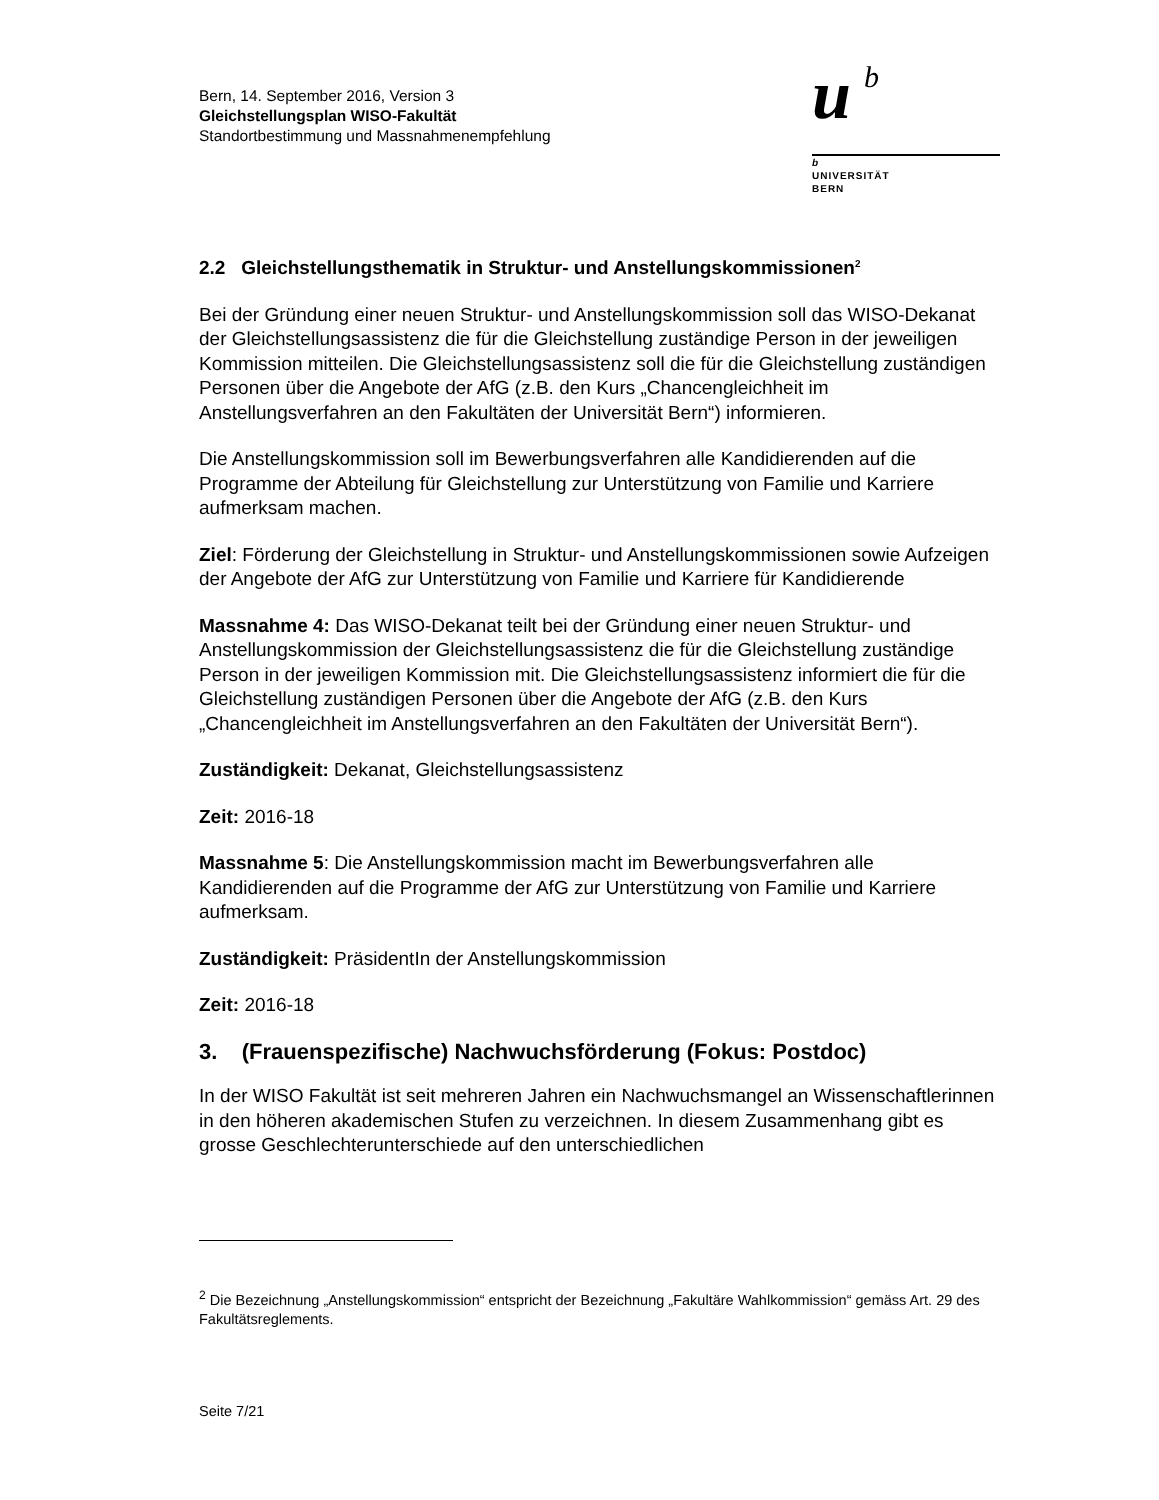Bern, 14. September 2016, Version 3
Gleichstellungsplan WISO-Fakultät
Standortbestimmung und Massnahmenempfehlung
u
b
b
UNIVERSITÄT
BERN
2.2 Gleichstellungsthematik in Struktur- und Anstellungskommissionen<sup>2</sup>
Bei der Gründung einer neuen Struktur- und Anstellungskommission soll das WISO-Dekanat der Gleichstellungsassistenz die für die Gleichstellung zuständige Person in der jeweiligen Kommission mitteilen. Die Gleichstellungsassistenz soll die für die Gleichstellung zuständigen Personen über die Angebote der AfG (z.B. den Kurs „Chancengleichheit im Anstellungsverfahren an den Fakultäten der Universität Bern“) informieren.
Die Anstellungskommission soll im Bewerbungsverfahren alle Kandidierenden auf die Programme der Abteilung für Gleichstellung zur Unterstützung von Familie und Karriere aufmerksam machen.
Ziel: Förderung der Gleichstellung in Struktur- und Anstellungskommissionen sowie Aufzeigen der Angebote der AfG zur Unterstützung von Familie und Karriere für Kandidierende
Massnahme 4: Das WISO-Dekanat teilt bei der Gründung einer neuen Struktur- und Anstellungskommission der Gleichstellungsassistenz die für die Gleichstellung zuständige Person in der jeweiligen Kommission mit. Die Gleichstellungsassistenz informiert die für die Gleichstellung zuständigen Personen über die Angebote der AfG (z.B. den Kurs „Chancengleichheit im Anstellungsverfahren an den Fakultäten der Universität Bern“).
Zuständigkeit: Dekanat, Gleichstellungsassistenz
Zeit: 2016-18
Massnahme 5: Die Anstellungskommission macht im Bewerbungsverfahren alle Kandidierenden auf die Programme der AfG zur Unterstützung von Familie und Karriere aufmerksam.
Zuständigkeit: PräsidentIn der Anstellungskommission
Zeit: 2016-18
3. (Frauenspezifische) Nachwuchsförderung (Fokus: Postdoc)
In der WISO Fakultät ist seit mehreren Jahren ein Nachwuchsmangel an Wissenschaftlerinnen in den höheren akademischen Stufen zu verzeichnen. In diesem Zusammenhang gibt es grosse Geschlechterunterschiede auf den unterschiedlichen
<sup>2</sup> Die Bezeichnung „Anstellungskommission“ entspricht der Bezeichnung „Fakultäre Wahlkommission“ gemäss Art. 29 des Fakultätsreglements.
Seite 7/21